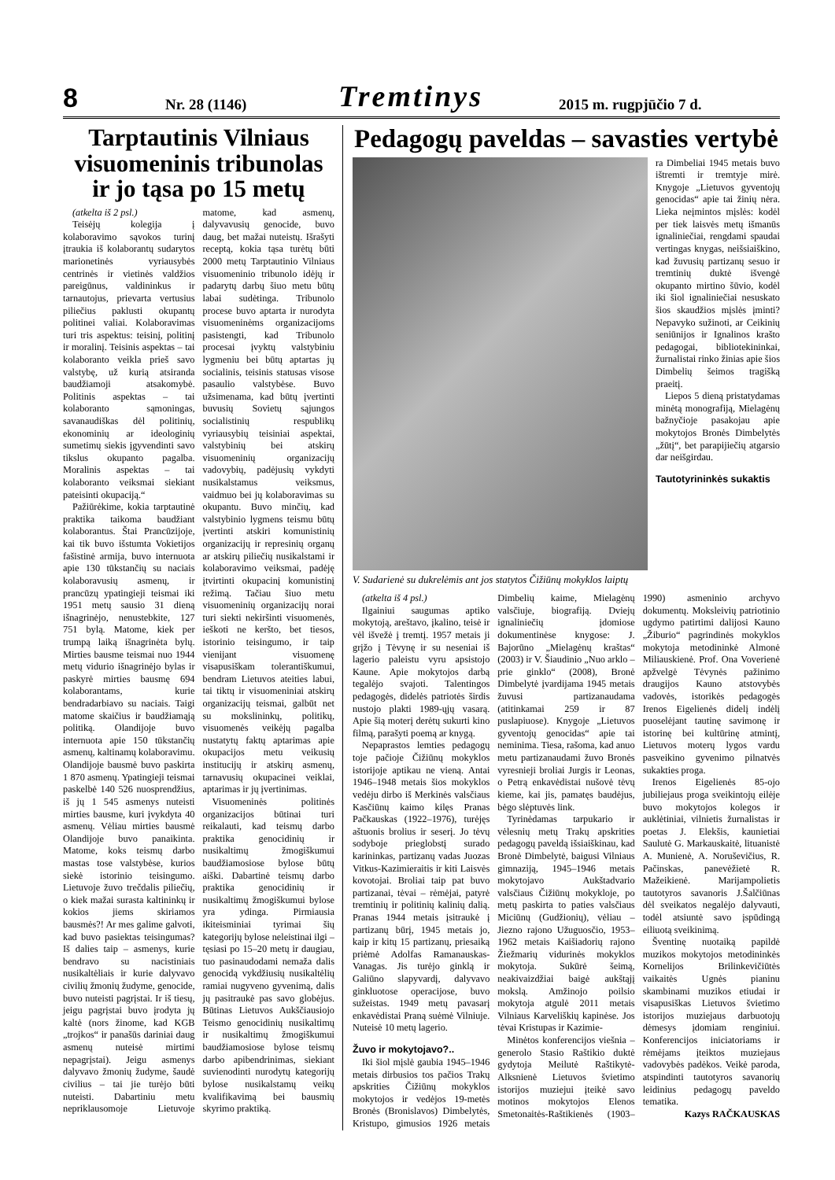8
Nr. 28 (1146)
Tremtinys
2015 m. rugpjūčio 7 d.
Tarptautinis Vilniaus visuomeninis tribunolas ir jo tąsa po 15 metų
(atkelta iš 2 psl.)
Teisėjų kolegija į kolaboravimo sąvokos turinį įtraukia iš kolaborantų sudarytos marionetinės vyriausybės centrinės ir vietinės valdžios pareigūnus, valdininkus ir tarnautojus, prievarta vertusius piliečius paklusti okupantų politinei valiai. Kolaboravimas turi tris aspektus: teisinį, politinį ir moralinį. Teisinis aspektas – tai kolaboranto veikla prieš savo valstybę, už kurią atsiranda baudžiamoji atsakomybė. Politinis aspektas – tai kolaboranto sąmoningas, savanaudiškas dėl politinių, ekonominių ar ideologinių sumetimų siekis įgyvendinti savo tikslus okupanto pagalba. Moralinis aspektas – tai kolaboranto veiksmai siekiant pateisinti okupaciją.“
Pažiūrėkime, kokia tarptautinė praktika taikoma baudžiant kolaborantus. Štai Prancūzijoje, kai tik buvo išstumta Vokietijos fašistinė armija, buvo internuota apie 130 tūkstančių su naciais kolaboravusių asmenų, ir prancūzų ypatingieji teismai iki 1951 metų sausio 31 dieną išnagrinėjo, nenustebkite, 127 751 bylą. Matome, kiek per trumpą laiką išnagrinėta bylų. Mirties bausme teismai nuo 1944 metų vidurio išnagrinėjo bylas ir paskyrė mirties bausmę 694 kolaborantams, kurie bendradarbiavo su naciais. Taigi matome skaičius ir baudžiamąją politiką. Olandijoje buvo internuota apie 150 tūkstančių asmenų, kaltinamų kolaboravimu. Olandijoje bausmė buvo paskirta 1 870 asmenų. Ypatingieji teismai paskelbė 140 526 nuosprendžius, iš jų 1 545 asmenys nuteisti mirties bausme, kuri įvykdyta 40 asmenų. Vėliau mirties bausmė Olandijoje buvo panaikinta. Matome, koks teismų darbo mastas tose valstybėse, kurios siekė istorinio teisingumo. Lietuvoje žuvo trečdalis piliečių, o kiek mažai surasta kaltininkų ir kokios jiems skiriamos bausmės?! Ar mes galime galvoti, kad buvo pasiektas teisingumas? Iš dalies taip – asmenys, kurie bendravo su nacistiniais nusikaltėliais ir kurie dalyvavo civilių žmonių žudyme, genocide, buvo nuteisti pagrįstai. Ir iš tiesų, jeigu pagrįstai buvo įrodyta jų kaltė (nors žinome, kad KGB „trojkos“ ir panašūs dariniai daug asmenų nuteisė mirtimi nepagrįstai). Jeigu asmenys dalyvavo žmonių žudyme, šaudė civilius – tai jie turėjo būti nuteisti. Dabartiniu metu nepriklausomoje Lietuvoje matome, kad asmenų, dalyvavusių genocide, buvo daug, bet mažai nuteistų. Išrašyti receptą, kokia tąsa turėtų būti 2000 metų Tarptautinio Vilniaus visuomeninio tribunolo idėjų ir padarytų darbų šiuo metu būtų labai sudėtinga. Tribunolo procese buvo aptarta ir nurodyta visuomeninėms organizacijoms pasistengti, kad Tribunolo procesai įvyktų valstybiniu lygmeniu bei būtų aptartas jų socialinis, teisinis statusas visose pasaulio valstybėse. Buvo užsimenama, kad būtų įvertinti buvusių Sovietų sąjungos socialistinių respublikų vyriausybių teisiniai aspektai, valstybinių bei atskirų visuomeninių organizacijų vadovybių, padėjusių vykdyti nusikalstamus veiksmus, vaidmuo bei jų kolaboravimas su okupantu. Buvo minčių, kad valstybinio lygmens teismu būtų įvertinti atskiri komunistinių organizacijų ir represinių organų ar atskirų piliečių nusikalstami ir kolaboravimo veiksmai, padėję įtvirtinti okupacinį komunistinį režimą. Tačiau šiuo metu visuomeninių organizacijų norai turi siekti nekiršinti visuomenės, ieškoti ne keršto, bet tiesos, istorinio teisingumo, ir taip vienijant visuomenę visapusiškam tolerantiškumui, bendram Lietuvos ateities labui, tai tiktų ir visuomeniniai atskirų organizacijų teismai, galbūt net su mokslininkų, politikų, visuomenės veikėjų pagalba nustatytų faktų aptarimas apie okupacijos metu veikusių institucijų ir atskirų asmenų, tarnavusių okupacinei veiklai, aptarimas ir jų įvertinimas.
Visuomeninės politinės organizacijos būtinai turi reikalauti, kad teismų darbo praktika genocidinių ir nusikaltimų žmogiškumui baudžiamosiose bylose būtų aiški. Dabartinė teismų darbo praktika genocidinių ir nusikaltimų žmogiškumui bylose yra ydinga. Pirmiausia ikiteisminiai tyrimai šių kategorijų bylose neleistinai ilgi – tęsiasi po 15–20 metų ir daugiau, tuo pasinaudodami nemaža dalis genocidą vykdžiusių nusikaltėlių ramiai nugyveno gyvenimą, dalis jų pasitraukė pas savo globėjus. Būtinas Lietuvos Aukščiausiojo Teismo genocidinių nusikaltimų ir nusikaltimų žmogiškumui baudžiamosiose bylose teismų darbo apibendrinimas, siekiant suvienodinti nurodytų kategorijų bylose nusikalstamų veikų kvalifikavimą bei bausmių skyrimo praktiką.
Pedagogų paveldas – savasties vertybė
ra Dimbeliai 1945 metais buvo ištremti ir tremtyje mirė. Knygoje „Lietuvos gyventojų genocidas“ apie tai žinių nėra. Lieka neįmintos mįslės: kodėl per tiek laisvės metų išmanūs ignaliniečiai, rengdami spaudai vertingas knygas, neišsiaiškino, kad žuvusių partizanų sesuo ir tremtinių duktė išvengė okupanto mirtino šūvio, kodėl iki šiol ignaliniečiai nesuskato šios skaudžios mįslės įminti? Nepavyko sužinoti, ar Ceikinių seniūnijos ir Ignalinos krašto pedagogai, bibliotekininkai, žurnalistai rinko žinias apie šios Dimbelių šeimos tragišką praeitį.
Liepos 5 dieną pristatydamas minėtą monografiją, Mielagėnų bažnyčioje pasakojau apie mokytojos Bronės Dimbelytės „žūtį“, bet parapijiečių atgarsio dar neišgirdau.
Tautotyrininkės sukaktis
V. Sudarienė su dukrelėmis ant jos statytos Čižiūnų mokyklos laiptų
(atkelta iš 4 psl.)
Ilgainiui saugumas aptiko mokytoją, areštavo, įkalino, teisė ir vėl išvežė į tremtį. 1957 metais ji grįžo į Tėvynę ir su neseniai iš lagerio paleistu vyru apsistojo Kaune. Apie mokytojos darbą tegalėjo svajoti. Talentingos pedagogės, didelės patriotės širdis nustojo plakti 1989-ųjų vasarą. Apie šią moterį derėtų sukurti kino filmą, parašyti poemą ar knygą.
Nepaprastos lemties pedagogų toje pačioje Čižiūnų mokyklos istorijoje aptikau ne vieną. Antai 1946–1948 metais šios mokyklos vedėju dirbo iš Merkinės valsčiaus Kasčiūnų kaimo kilęs Pranas Pačkauskas (1922–1976), turėjęs aštuonis brolius ir seserį. Jo tėvų sodyboje prieglobstį surado karininkas, partizanų vadas Juozas Vitkus-Kazimieraitis ir kiti Laisvės kovotojai. Broliai taip pat buvo partizanai, tėvai – rėmėjai, patyrė tremtinių ir politinių kalinių dalią. Pranas 1944 metais įsitraukė į partizanų būrį, 1945 metais jo, kaip ir kitų 15 partizanų, priesaiką priėmė Adolfas Ramanauskas-Vanagas. Jis turėjo ginklą ir Galiūno slapyvardį, dalyvavo ginkluotose operacijose, buvo sužeistas. 1949 metų pavasarį enkavėdistai Praną suėmė Vilniuje. Nuteisė 10 metų lagerio.
Žuvo ir mokytojavo?..
Iki šiol mįslė gaubia 1945–1946 metais dirbusios tos pačios Trakų apskrities Čižiūnų mokyklos mokytojos ir vedėjos 19-metės Bronės (Bronislavos) Dimbelytės, Kristupo, gimusios 1926 metais Dimbelių kaime, Mielagėnų valsčiuje, biografiją. Dviejų ignaliniečių įdomiose dokumentinėse knygose: J. Bajorūno „Mielagėnų kraštas“ (2003) ir V. Šiaudinio „Nuo arklo – prie ginklo“ (2008), Bronė Dimbelytė įvardijama 1945 metais žuvusi partizanaudama (atitinkamai 259 ir 87 puslapiuose). Knygoje „Lietuvos gyventojų genocidas“ apie tai neminima. Tiesa, rašoma, kad anuo metu partizanaudami žuvo Bronės vyresnieji broliai Jurgis ir Leonas, o Petrą enkavėdistai nušovė tėvų kieme, kai jis, pamatęs baudėjus, bėgo slėptuvės link.
Tyrinėdamas tarpukario ir vėlesnių metų Trakų apskrities pedagogų paveldą išsiaiškinau, kad Bronė Dimbelytė, baigusi Vilniaus gimnaziją, 1945–1946 metais mokytojavo Aukštadvario valsčiaus Čižiūnų mokykloje, po metų paskirta to paties valsčiaus Miciūnų (Gudžionių), vėliau – Jiezno rajono Užuguosčio, 1953–1962 metais Kaišiadorių rajono Žiežmarių vidurinės mokyklos mokytoja. Sukūrė šeimą, neakivaizdžiai baigė aukštąjį mokslą. Amžinojo poilsio mokytoja atgulė 2011 metais Vilniaus Karveliškių kapinėse. Jos tėvai Kristupas ir Kazimie-
Minėtos konferencijos viešnia – generolo Stasio Raštikio duktė gydytoja Meilutė Raštikytė-Alksnienė Lietuvos švietimo istorijos muziejui įteikė savo motinos mokytojos Elenos Smetonaitės-Raštikienės (1903–1990) asmeninio archyvo dokumentų. Moksleivių patriotinio ugdymo patirtimi dalijosi Kauno „Žiburio“ pagrindinės mokyklos mokytoja metodininkė Almonė Miliauskienė. Prof. Ona Voverienė apžvelgė Tėvynės pažinimo draugijos Kauno atstovybės vadovės, istorikės pedagogės Irenos Eigelienės didelį indėlį puoselėjant tautinę savimonę ir istorinę bei kultūrinę atmintį, Lietuvos moterų lygos vardu pasveikino gyvenimo pilnatvės sukakties proga.
Irenos Eigelienės 85-ojo jubiliejaus proga sveikintojų eilėje buvo mokytojos kolegos ir auklėtiniai, vilnietis žurnalistas ir poetas J. Elekšis, kaunietiai Saulutė G. Markauskaitė, lituanistė A. Munienė, A. Noruševičius, R. Pačinskas, panevėžietė R. Mažeikienė. Marijampolietis tautotyros savanoris J.Šalčiūnas dėl sveikatos negalėjo dalyvauti, todėl atsiuntė savo įspūdingą eiliuotą sveikinimą.
Šventinę nuotaiką papildė muzikos mokytojos metodininkės Kornelijos Brilinkevičiūtės vaikaitės Ugnės pianinu skambinami muzikos etiudai ir visapusiškas Lietuvos švietimo istorijos muziejaus darbuotojų dėmesys įdomiam renginiui. Konferencijos iniciatoriams ir rėmėjams įteiktos muziejaus vadovybės padėkos. Veikė paroda, atspindinti tautotyros savanorių leidinius pedagogų paveldo tematika.
Kazys RAČKAUSKAS